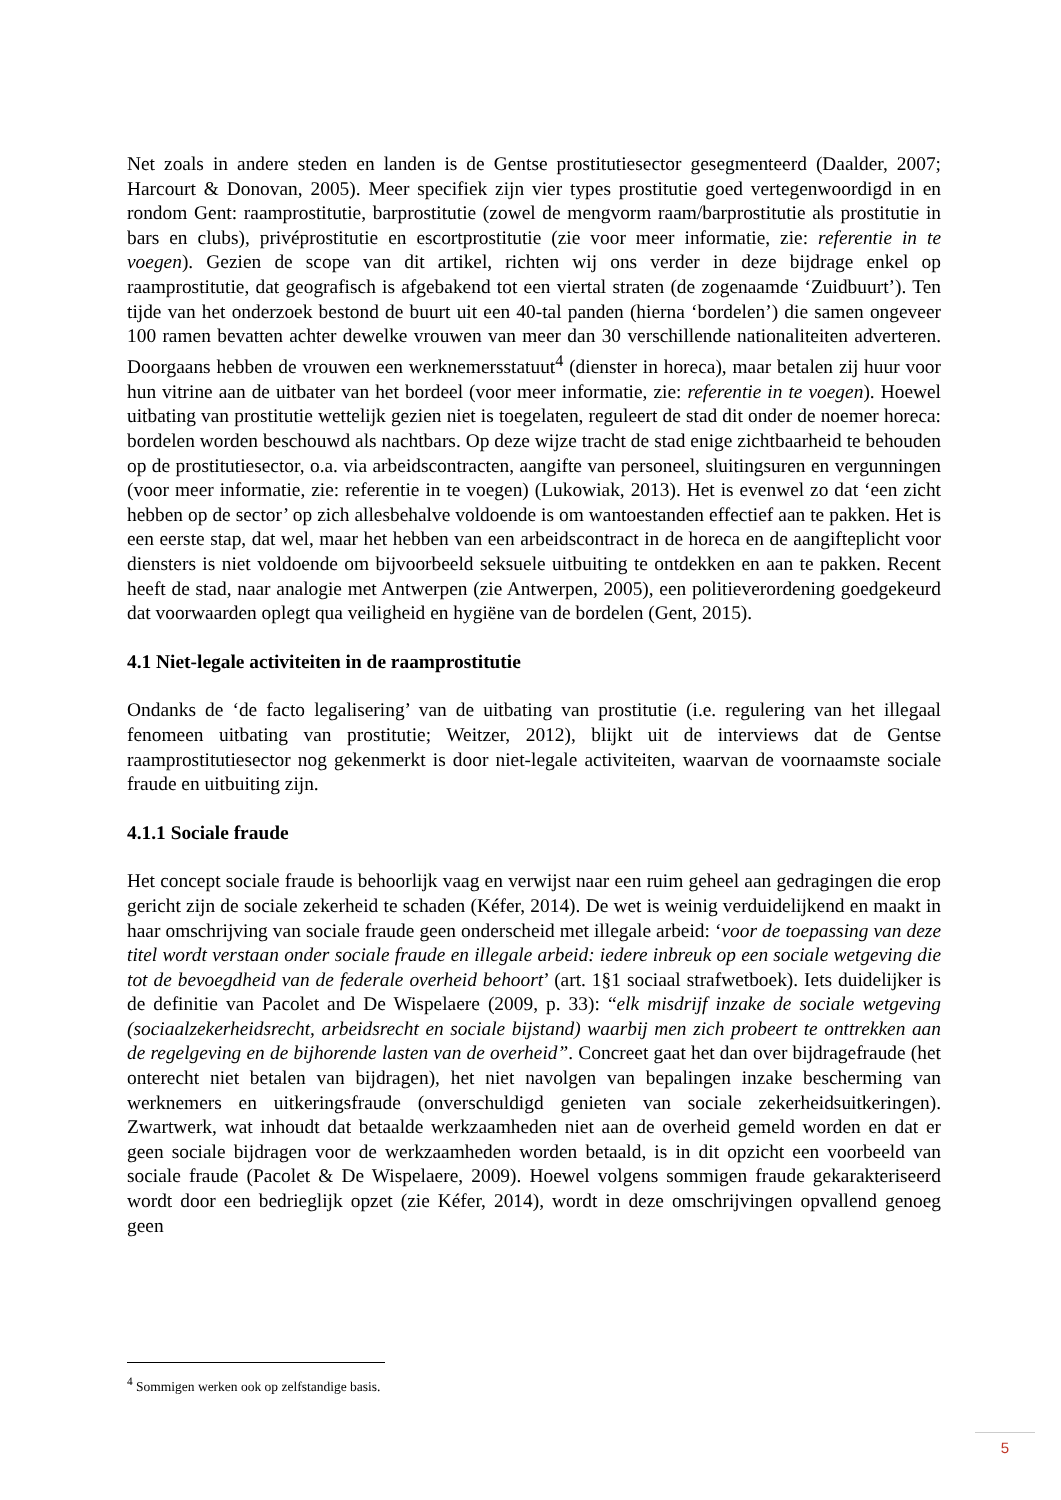Net zoals in andere steden en landen is de Gentse prostitutiesector gesegmenteerd (Daalder, 2007; Harcourt & Donovan, 2005). Meer specifiek zijn vier types prostitutie goed vertegenwoordigd in en rondom Gent: raamprostitutie, barprostitutie (zowel de mengvorm raam/barprostitutie als prostitutie in bars en clubs), privéprostitutie en escortprostitutie (zie voor meer informatie, zie: referentie in te voegen). Gezien de scope van dit artikel, richten wij ons verder in deze bijdrage enkel op raamprostitutie, dat geografisch is afgebakend tot een viertal straten (de zogenaamde ‘Zuidbuurt’). Ten tijde van het onderzoek bestond de buurt uit een 40-tal panden (hierna ‘bordelen’) die samen ongeveer 100 ramen bevatten achter dewelke vrouwen van meer dan 30 verschillende nationaliteiten adverteren. Doorgaans hebben de vrouwen een werknemersstatuut<sup>4</sup> (dienster in horeca), maar betalen zij huur voor hun vitrine aan de uitbater van het bordeel (voor meer informatie, zie: referentie in te voegen). Hoewel uitbating van prostitutie wettelijk gezien niet is toegelaten, reguleert de stad dit onder de noemer horeca: bordelen worden beschouwd als nachtbars. Op deze wijze tracht de stad enige zichtbaarheid te behouden op de prostitutiesector, o.a. via arbeidscontracten, aangifte van personeel, sluitingsuren en vergunningen (voor meer informatie, zie: referentie in te voegen) (Lukowiak, 2013). Het is evenwel zo dat ‘een zicht hebben op de sector’ op zich allesbehalve voldoende is om wantoestanden effectief aan te pakken. Het is een eerste stap, dat wel, maar het hebben van een arbeidscontract in de horeca en de aangifteplicht voor diensters is niet voldoende om bijvoorbeeld seksuele uitbuiting te ontdekken en aan te pakken. Recent heeft de stad, naar analogie met Antwerpen (zie Antwerpen, 2005), een politieverordening goedgekeurd dat voorwaarden oplegt qua veiligheid en hygiëne van de bordelen (Gent, 2015).
4.1 Niet-legale activiteiten in de raamprostitutie
Ondanks de ‘de facto legalisering’ van de uitbating van prostitutie (i.e. regulering van het illegaal fenomeen uitbating van prostitutie; Weitzer, 2012), blijkt uit de interviews dat de Gentse raamprostitutiesector nog gekenmerkt is door niet-legale activiteiten, waarvan de voornaamste sociale fraude en uitbuiting zijn.
4.1.1 Sociale fraude
Het concept sociale fraude is behoorlijk vaag en verwijst naar een ruim geheel aan gedragingen die erop gericht zijn de sociale zekerheid te schaden (Kéfer, 2014). De wet is weinig verduidelijkend en maakt in haar omschrijving van sociale fraude geen onderscheid met illegale arbeid: ‘voor de toepassing van deze titel wordt verstaan onder sociale fraude en illegale arbeid: iedere inbreuk op een sociale wetgeving die tot de bevoegdheid van de federale overheid behoort’ (art. 1§1 sociaal strafwetboek). Iets duidelijker is de definitie van Pacolet and De Wispelaere (2009, p. 33): “elk misdrijf inzake de sociale wetgeving (sociaalzekerheidsrecht, arbeidsrecht en sociale bijstand) waarbij men zich probeert te onttrekken aan de regelgeving en de bijhorende lasten van de overheid”. Concreet gaat het dan over bijdragefraude (het onterecht niet betalen van bijdragen), het niet navolgen van bepalingen inzake bescherming van werknemers en uitkeringsfraude (onverschuldigd genieten van sociale zekerheidsuitkeringen). Zwartwerk, wat inhoudt dat betaalde werkzaamheden niet aan de overheid gemeld worden en dat er geen sociale bijdragen voor de werkzaamheden worden betaald, is in dit opzicht een voorbeeld van sociale fraude (Pacolet & De Wispelaere, 2009). Hoewel volgens sommigen fraude gekarakteriseerd wordt door een bedrieglijk opzet (zie Kéfer, 2014), wordt in deze omschrijvingen opvallend genoeg geen
<sup>4</sup> Sommigen werken ook op zelfstandige basis.
5